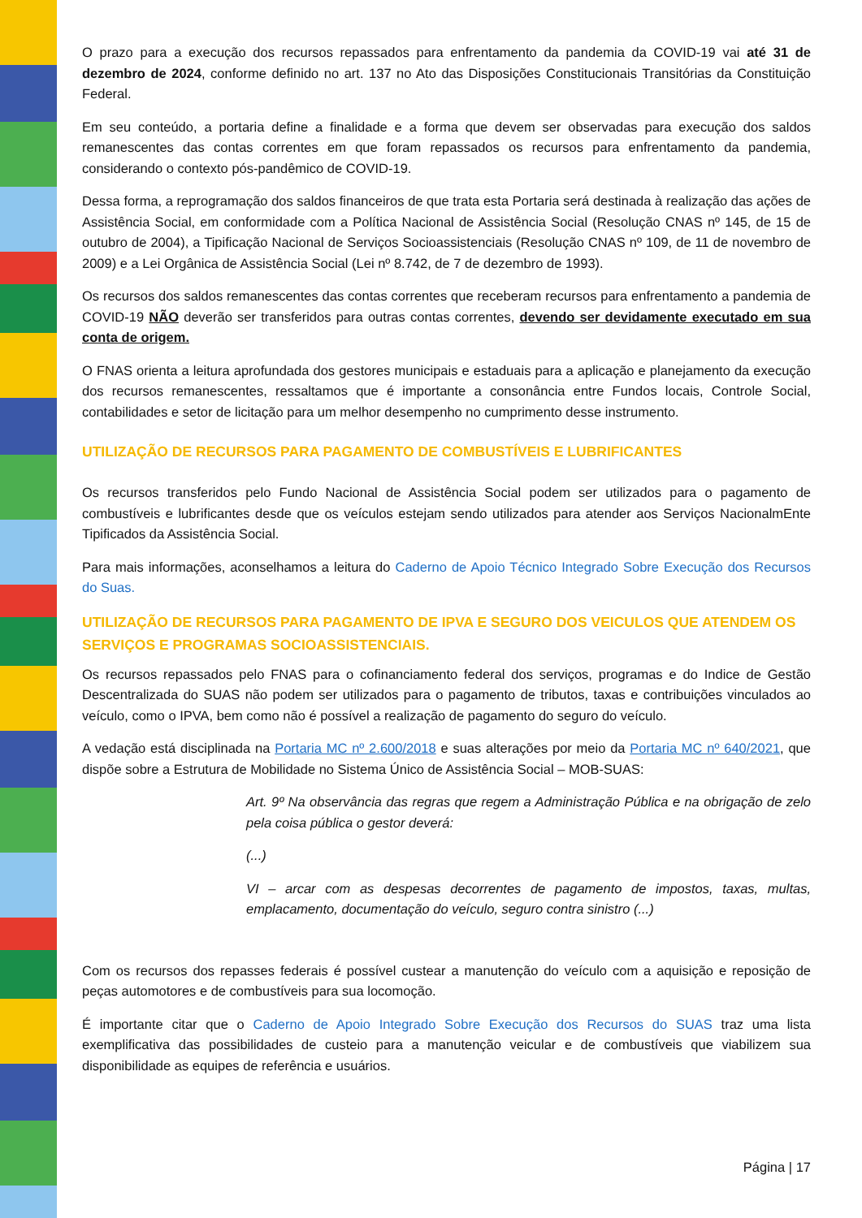O prazo para a execução dos recursos repassados para enfrentamento da pandemia da COVID-19 vai até 31 de dezembro de 2024, conforme definido no art. 137 no Ato das Disposições Constitucionais Transitórias da Constituição Federal.
Em seu conteúdo, a portaria define a finalidade e a forma que devem ser observadas para execução dos saldos remanescentes das contas correntes em que foram repassados os recursos para enfrentamento da pandemia, considerando o contexto pós-pandêmico de COVID-19.
Dessa forma, a reprogramação dos saldos financeiros de que trata esta Portaria será destinada à realização das ações de Assistência Social, em conformidade com a Política Nacional de Assistência Social (Resolução CNAS nº 145, de 15 de outubro de 2004), a Tipificação Nacional de Serviços Socioassistenciais (Resolução CNAS nº 109, de 11 de novembro de 2009) e a Lei Orgânica de Assistência Social (Lei nº 8.742, de 7 de dezembro de 1993).
Os recursos dos saldos remanescentes das contas correntes que receberam recursos para enfrentamento a pandemia de COVID-19 NÃO deverão ser transferidos para outras contas correntes, devendo ser devidamente executado em sua conta de origem.
O FNAS orienta a leitura aprofundada dos gestores municipais e estaduais para a aplicação e planejamento da execução dos recursos remanescentes, ressaltamos que é importante a consonância entre Fundos locais, Controle Social, contabilidades e setor de licitação para um melhor desempenho no cumprimento desse instrumento.
UTILIZAÇÃO DE RECURSOS PARA PAGAMENTO DE COMBUSTÍVEIS E LUBRIFICANTES
Os recursos transferidos pelo Fundo Nacional de Assistência Social podem ser utilizados para o pagamento de combustíveis e lubrificantes desde que os veículos estejam sendo utilizados para atender aos Serviços NacionalmEnte Tipificados da Assistência Social.
Para mais informações, aconselhamos a leitura do Caderno de Apoio Técnico Integrado Sobre Execução dos Recursos do Suas.
UTILIZAÇÃO DE RECURSOS PARA PAGAMENTO DE IPVA E SEGURO DOS VEICULOS QUE ATENDEM OS SERVIÇOS E PROGRAMAS SOCIOASSISTENCIAIS.
Os recursos repassados pelo FNAS para o cofinanciamento federal dos serviços, programas e do Indice de Gestão Descentralizada do SUAS não podem ser utilizados para o pagamento de tributos, taxas e contribuições vinculados ao veículo, como o IPVA, bem como não é possível a realização de pagamento do seguro do veículo.
A vedação está disciplinada na Portaria MC nº 2.600/2018 e suas alterações por meio da Portaria MC nº 640/2021, que dispõe sobre a Estrutura de Mobilidade no Sistema Único de Assistência Social – MOB-SUAS:
Art. 9º Na observância das regras que regem a Administração Pública e na obrigação de zelo pela coisa pública o gestor deverá:
(...)
VI – arcar com as despesas decorrentes de pagamento de impostos, taxas, multas, emplacamento, documentação do veículo, seguro contra sinistro (...)
Com os recursos dos repasses federais é possível custear a manutenção do veículo com a aquisição e reposição de peças automotores e de combustíveis para sua locomoção.
É importante citar que o Caderno de Apoio Integrado Sobre Execução dos Recursos do SUAS traz uma lista exemplificativa das possibilidades de custeio para a manutenção veicular e de combustíveis que viabilizem sua disponibilidade as equipes de referência e usuários.
Página | 17